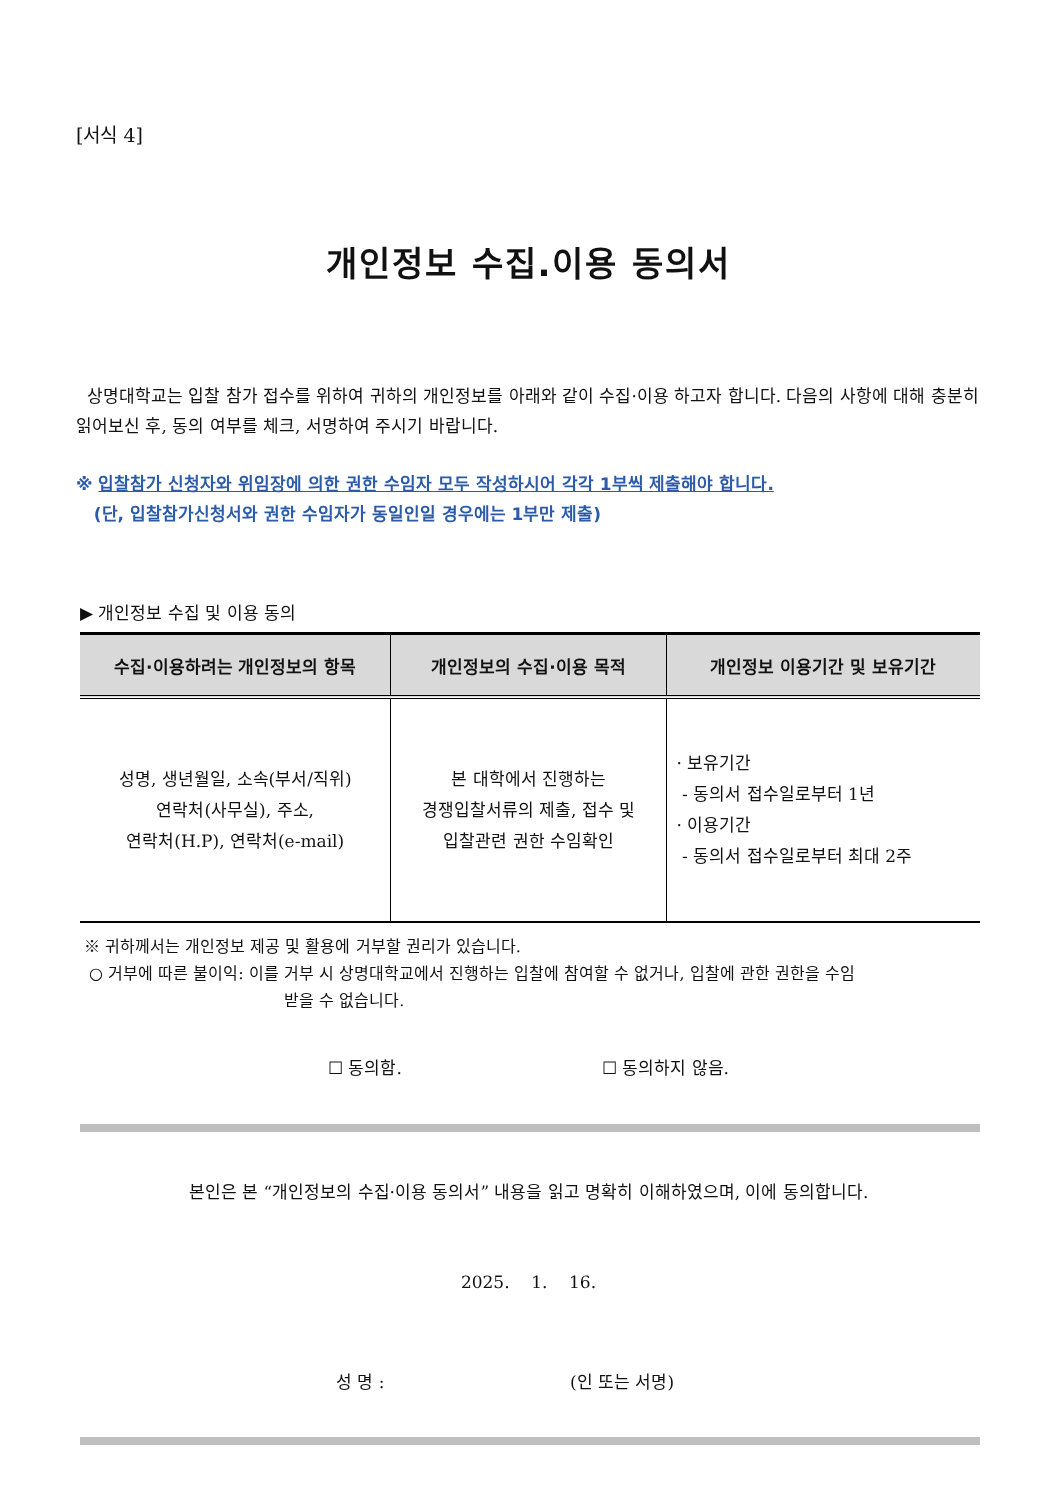[서식 4]
개인정보 수집.이용 동의서
상명대학교는 입찰 참가 접수를 위하여 귀하의 개인정보를 아래와 같이 수집·이용 하고자 합니다. 다음의 사항에 대해 충분히 읽어보신 후, 동의 여부를 체크, 서명하여 주시기 바랍니다.
※ 입찰참가 신청자와 위임장에 의한 권한 수임자 모두 작성하시어 각각 1부씩 제출해야 합니다.
(단, 입찰참가신청서와 권한 수임자가 동일인일 경우에는 1부만 제출)
▶ 개인정보 수집 및 이용 동의
| 수집·이용하려는 개인정보의 항목 | 개인정보의 수집·이용 목적 | 개인정보 이용기간 및 보유기간 |
| --- | --- | --- |
| 성명, 생년월일, 소속(부서/직위) 연락처(사무실), 주소, 연락처(H.P), 연락처(e-mail) | 본 대학에서 진행하는 경쟁입찰서류의 제출, 접수 및 입찰관련 권한 수임확인 | · 보유기간 - 동의서 접수일로부터 1년 · 이용기간 - 동의서 접수일로부터 최대 2주 |
※ 귀하께서는 개인정보 제공 및 활용에 거부할 권리가 있습니다.
○ 거부에 따른 불이익: 이를 거부 시 상명대학교에서 진행하는 입찰에 참여할 수 없거나, 입찰에 관한 권한을 수임
받을 수 없습니다.
☐ 동의함. ☐ 동의하지 않음.
본인은 본 “개인정보의 수집·이용 동의서” 내용을 읽고 명확히 이해하였으며, 이에 동의합니다.
2025. 1. 16.
성 명 : (인 또는 서명)